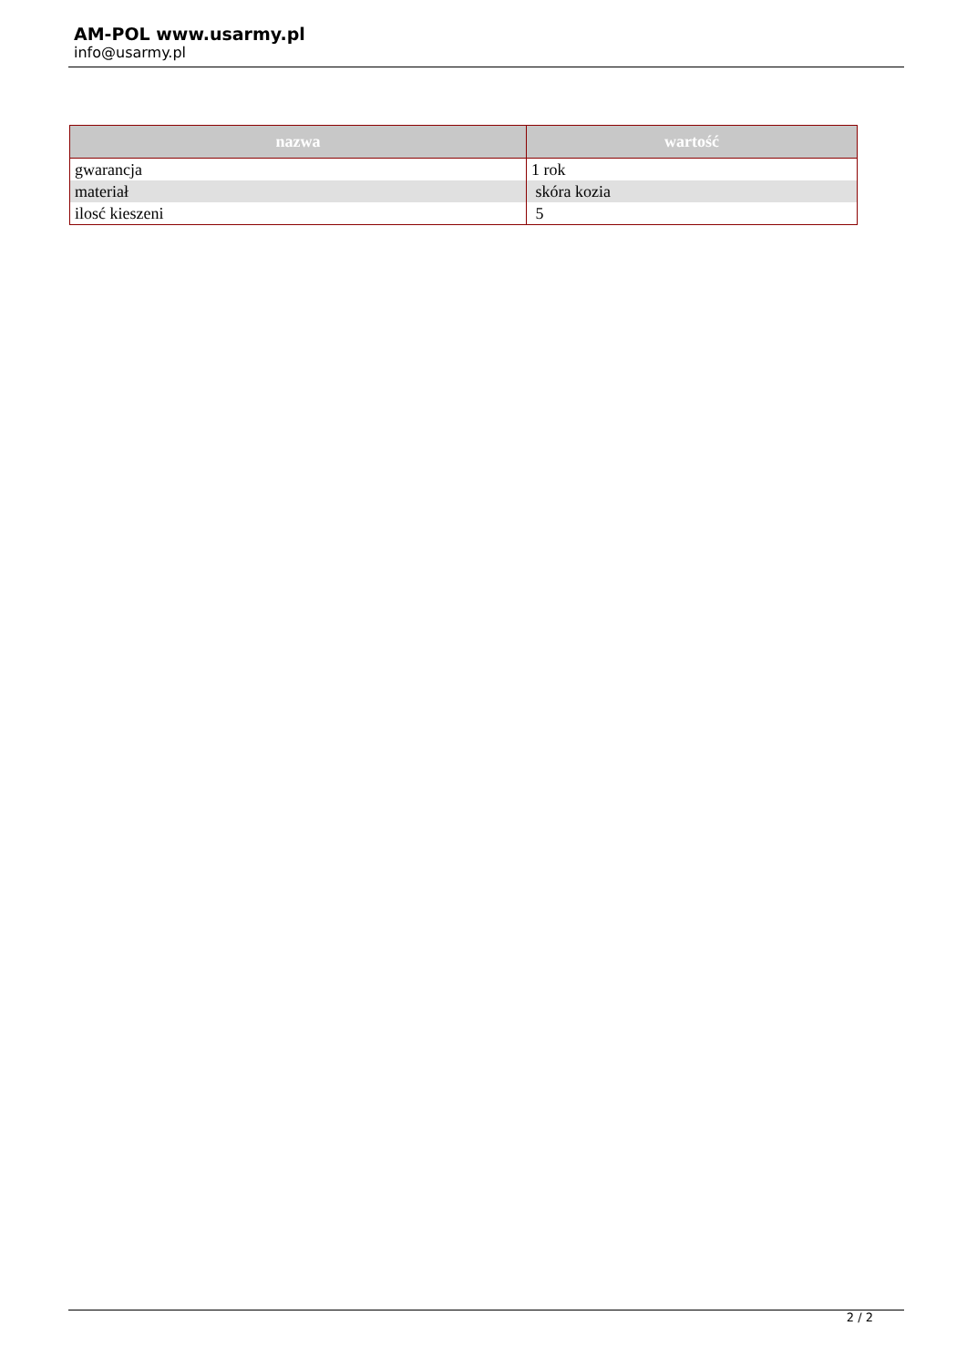AM-POL www.usarmy.pl
info@usarmy.pl
| nazwa | wartość |
| --- | --- |
| gwarancja | 1 rok |
| materiał | skóra kozia |
| ilosć kieszeni | 5 |
2 / 2